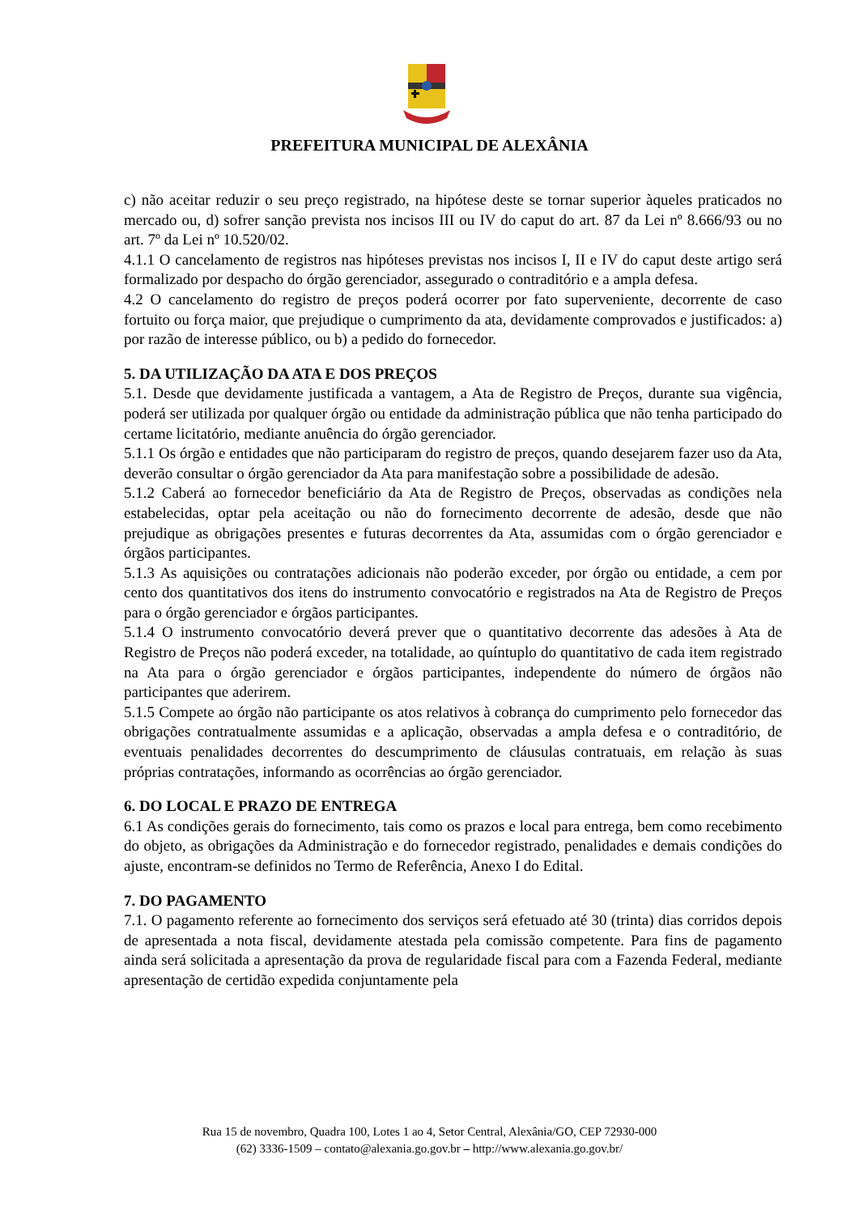PREFEITURA MUNICIPAL DE ALEXÂNIA
c) não aceitar reduzir o seu preço registrado, na hipótese deste se tornar superior àqueles praticados no mercado ou, d) sofrer sanção prevista nos incisos III ou IV do caput do art. 87 da Lei nº 8.666/93 ou no art. 7º da Lei nº 10.520/02.
4.1.1 O cancelamento de registros nas hipóteses previstas nos incisos I, II e IV do caput deste artigo será formalizado por despacho do órgão gerenciador, assegurado o contraditório e a ampla defesa.
4.2 O cancelamento do registro de preços poderá ocorrer por fato superveniente, decorrente de caso fortuito ou força maior, que prejudique o cumprimento da ata, devidamente comprovados e justificados: a) por razão de interesse público, ou b) a pedido do fornecedor.
5. DA UTILIZAÇÃO DA ATA E DOS PREÇOS
5.1. Desde que devidamente justificada a vantagem, a Ata de Registro de Preços, durante sua vigência, poderá ser utilizada por qualquer órgão ou entidade da administração pública que não tenha participado do certame licitatório, mediante anuência do órgão gerenciador.
5.1.1 Os órgão e entidades que não participaram do registro de preços, quando desejarem fazer uso da Ata, deverão consultar o órgão gerenciador da Ata para manifestação sobre a possibilidade de adesão.
5.1.2 Caberá ao fornecedor beneficiário da Ata de Registro de Preços, observadas as condições nela estabelecidas, optar pela aceitação ou não do fornecimento decorrente de adesão, desde que não prejudique as obrigações presentes e futuras decorrentes da Ata, assumidas com o órgão gerenciador e órgãos participantes.
5.1.3 As aquisições ou contratações adicionais não poderão exceder, por órgão ou entidade, a cem por cento dos quantitativos dos itens do instrumento convocatório e registrados na Ata de Registro de Preços para o órgão gerenciador e órgãos participantes.
5.1.4 O instrumento convocatório deverá prever que o quantitativo decorrente das adesões à Ata de Registro de Preços não poderá exceder, na totalidade, ao quíntuplo do quantitativo de cada item registrado na Ata para o órgão gerenciador e órgãos participantes, independente do número de órgãos não participantes que aderirem.
5.1.5 Compete ao órgão não participante os atos relativos à cobrança do cumprimento pelo fornecedor das obrigações contratualmente assumidas e a aplicação, observadas a ampla defesa e o contraditório, de eventuais penalidades decorrentes do descumprimento de cláusulas contratuais, em relação às suas próprias contratações, informando as ocorrências ao órgão gerenciador.
6. DO LOCAL E PRAZO DE ENTREGA
6.1 As condições gerais do fornecimento, tais como os prazos e local para entrega, bem como recebimento do objeto, as obrigações da Administração e do fornecedor registrado, penalidades e demais condições do ajuste, encontram-se definidos no Termo de Referência, Anexo I do Edital.
7. DO PAGAMENTO
7.1. O pagamento referente ao fornecimento dos serviços será efetuado até 30 (trinta) dias corridos depois de apresentada a nota fiscal, devidamente atestada pela comissão competente. Para fins de pagamento ainda será solicitada a apresentação da prova de regularidade fiscal para com a Fazenda Federal, mediante apresentação de certidão expedida conjuntamente pela
Rua 15 de novembro, Quadra 100, Lotes 1 ao 4, Setor Central, Alexânia/GO, CEP 72930-000
(62) 3336-1509 – contato@alexania.go.gov.br – http://www.alexania.go.gov.br/